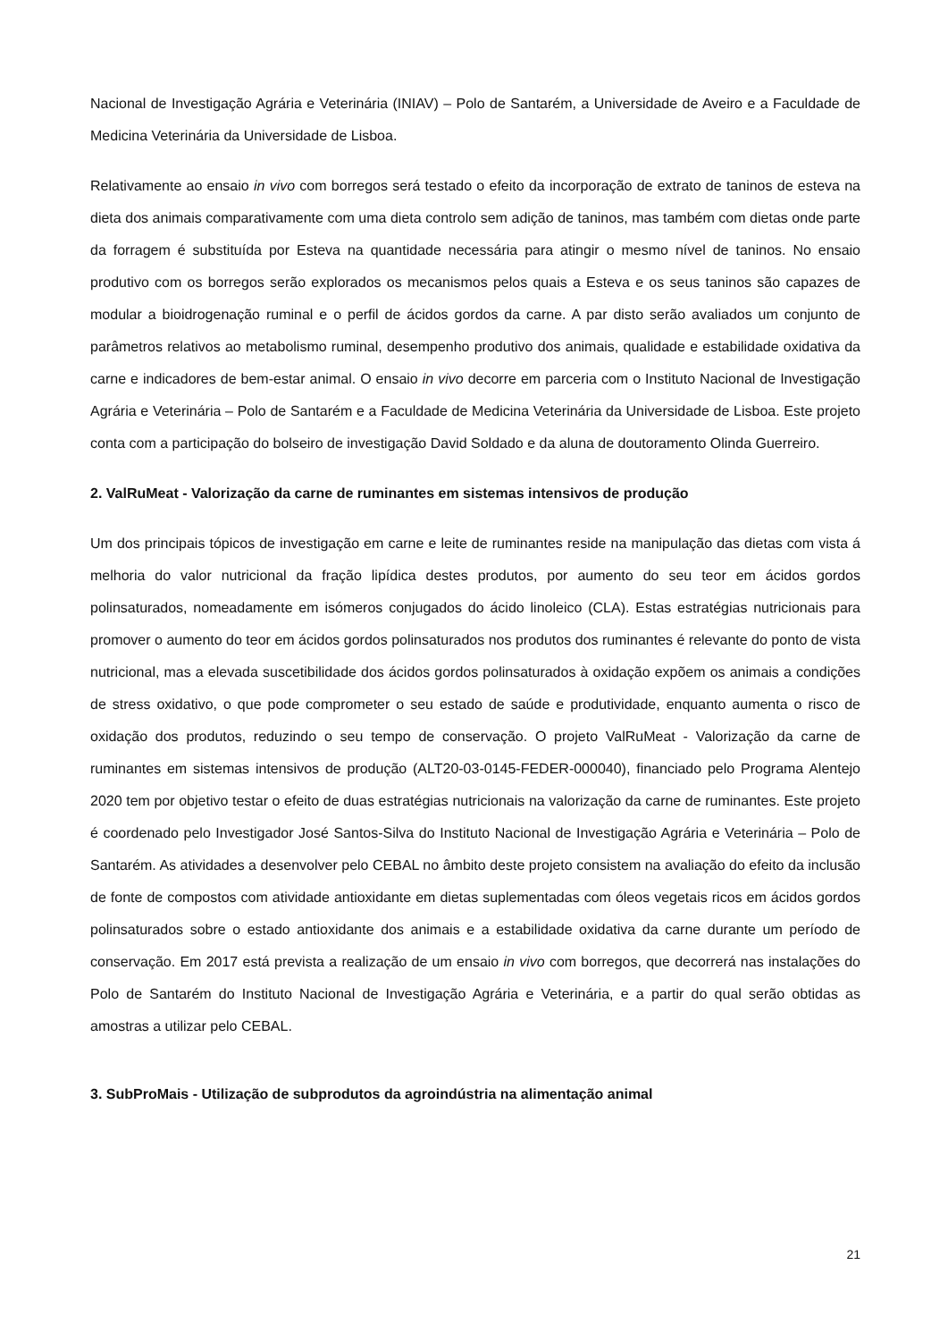Nacional de Investigação Agrária e Veterinária (INIAV) – Polo de Santarém, a Universidade de Aveiro e a Faculdade de Medicina Veterinária da Universidade de Lisboa.
Relativamente ao ensaio in vivo com borregos será testado o efeito da incorporação de extrato de taninos de esteva na dieta dos animais comparativamente com uma dieta controlo sem adição de taninos, mas também com dietas onde parte da forragem é substituída por Esteva na quantidade necessária para atingir o mesmo nível de taninos. No ensaio produtivo com os borregos serão explorados os mecanismos pelos quais a Esteva e os seus taninos são capazes de modular a bioidrogenação ruminal e o perfil de ácidos gordos da carne. A par disto serão avaliados um conjunto de parâmetros relativos ao metabolismo ruminal, desempenho produtivo dos animais, qualidade e estabilidade oxidativa da carne e indicadores de bem-estar animal. O ensaio in vivo decorre em parceria com o Instituto Nacional de Investigação Agrária e Veterinária – Polo de Santarém e a Faculdade de Medicina Veterinária da Universidade de Lisboa. Este projeto conta com a participação do bolseiro de investigação David Soldado e da aluna de doutoramento Olinda Guerreiro.
2. ValRuMeat - Valorização da carne de ruminantes em sistemas intensivos de produção
Um dos principais tópicos de investigação em carne e leite de ruminantes reside na manipulação das dietas com vista á melhoria do valor nutricional da fração lipídica destes produtos, por aumento do seu teor em ácidos gordos polinsaturados, nomeadamente em isómeros conjugados do ácido linoleico (CLA). Estas estratégias nutricionais para promover o aumento do teor em ácidos gordos polinsaturados nos produtos dos ruminantes é relevante do ponto de vista nutricional, mas a elevada suscetibilidade dos ácidos gordos polinsaturados à oxidação expõem os animais a condições de stress oxidativo, o que pode comprometer o seu estado de saúde e produtividade, enquanto aumenta o risco de oxidação dos produtos, reduzindo o seu tempo de conservação. O projeto ValRuMeat - Valorização da carne de ruminantes em sistemas intensivos de produção (ALT20-03-0145-FEDER-000040), financiado pelo Programa Alentejo 2020 tem por objetivo testar o efeito de duas estratégias nutricionais na valorização da carne de ruminantes. Este projeto é coordenado pelo Investigador José Santos-Silva do Instituto Nacional de Investigação Agrária e Veterinária – Polo de Santarém. As atividades a desenvolver pelo CEBAL no âmbito deste projeto consistem na avaliação do efeito da inclusão de fonte de compostos com atividade antioxidante em dietas suplementadas com óleos vegetais ricos em ácidos gordos polinsaturados sobre o estado antioxidante dos animais e a estabilidade oxidativa da carne durante um período de conservação. Em 2017 está prevista a realização de um ensaio in vivo com borregos, que decorrerá nas instalações do Polo de Santarém do Instituto Nacional de Investigação Agrária e Veterinária, e a partir do qual serão obtidas as amostras a utilizar pelo CEBAL.
3. SubProMais - Utilização de subprodutos da agroindústria na alimentação animal
21